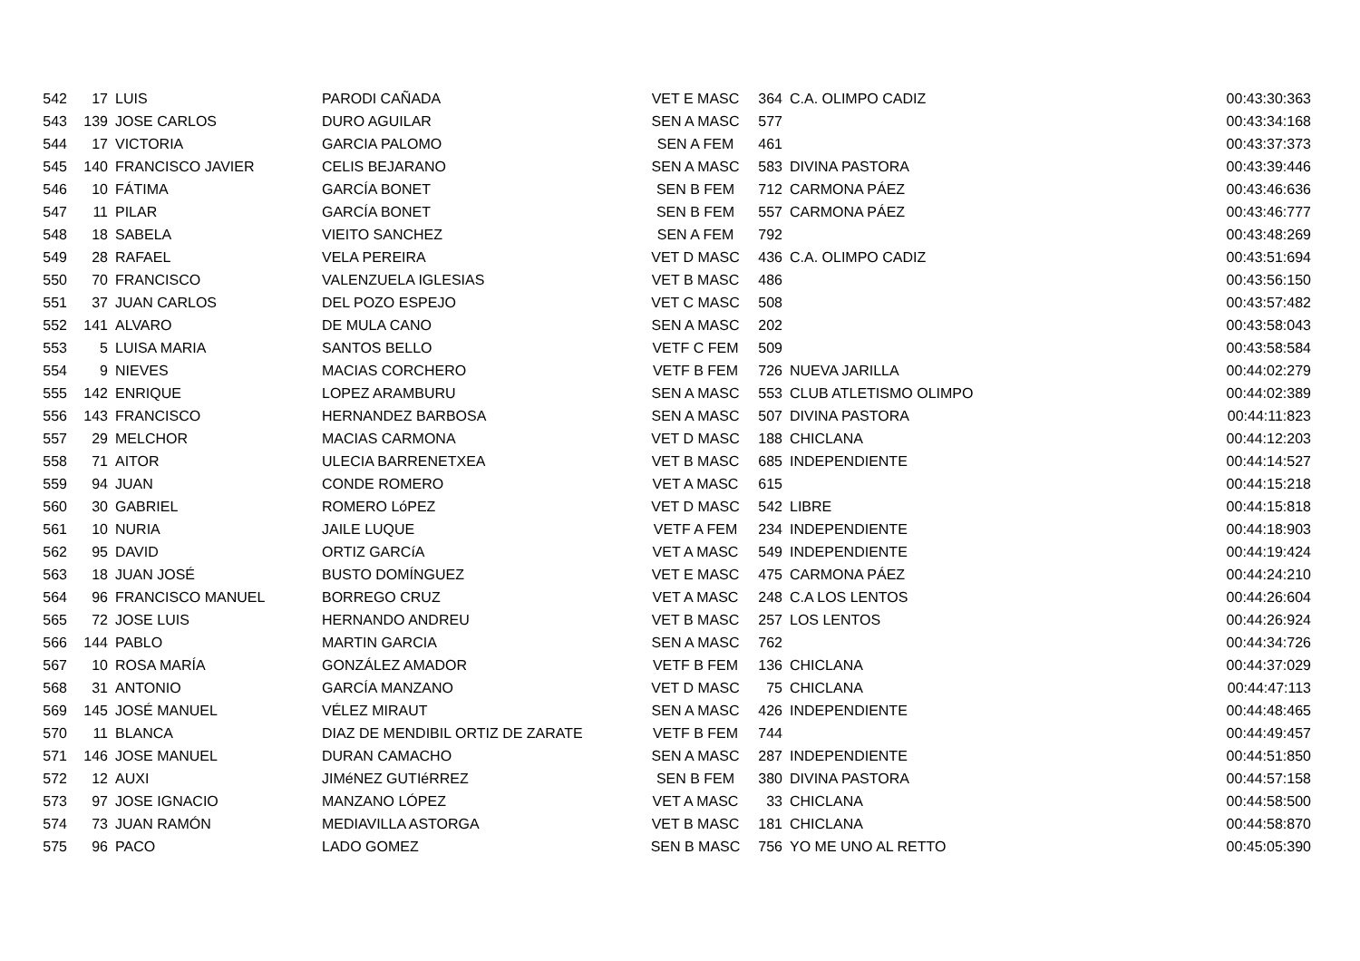| 542 | 17 | LUIS | PARODI CAÑADA | VET E MASC | 364 | C.A. OLIMPO CADIZ | 00:43:30:363 |
| 543 | 139 | JOSE CARLOS | DURO AGUILAR | SEN A MASC | 577 | | 00:43:34:168 |
| 544 | 17 | VICTORIA | GARCIA PALOMO | SEN A FEM | 461 | | 00:43:37:373 |
| 545 | 140 | FRANCISCO JAVIER | CELIS BEJARANO | SEN A MASC | 583 | DIVINA PASTORA | 00:43:39:446 |
| 546 | 10 | FÁTIMA | GARCÍA BONET | SEN B FEM | 712 | CARMONA PÁEZ | 00:43:46:636 |
| 547 | 11 | PILAR | GARCÍA BONET | SEN B FEM | 557 | CARMONA PÁEZ | 00:43:46:777 |
| 548 | 18 | SABELA | VIEITO SANCHEZ | SEN A FEM | 792 | | 00:43:48:269 |
| 549 | 28 | RAFAEL | VELA PEREIRA | VET D MASC | 436 | C.A. OLIMPO CADIZ | 00:43:51:694 |
| 550 | 70 | FRANCISCO | VALENZUELA IGLESIAS | VET B MASC | 486 | | 00:43:56:150 |
| 551 | 37 | JUAN CARLOS | DEL POZO ESPEJO | VET C MASC | 508 | | 00:43:57:482 |
| 552 | 141 | ALVARO | DE MULA CANO | SEN A MASC | 202 | | 00:43:58:043 |
| 553 | 5 | LUISA MARIA | SANTOS BELLO | VETF C FEM | 509 | | 00:43:58:584 |
| 554 | 9 | NIEVES | MACIAS CORCHERO | VETF B FEM | 726 | NUEVA JARILLA | 00:44:02:279 |
| 555 | 142 | ENRIQUE | LOPEZ ARAMBURU | SEN A MASC | 553 | CLUB ATLETISMO OLIMPO | 00:44:02:389 |
| 556 | 143 | FRANCISCO | HERNANDEZ BARBOSA | SEN A MASC | 507 | DIVINA PASTORA | 00:44:11:823 |
| 557 | 29 | MELCHOR | MACIAS CARMONA | VET D MASC | 188 | CHICLANA | 00:44:12:203 |
| 558 | 71 | AITOR | ULECIA BARRENETXEA | VET B MASC | 685 | INDEPENDIENTE | 00:44:14:527 |
| 559 | 94 | JUAN | CONDE ROMERO | VET A MASC | 615 | | 00:44:15:218 |
| 560 | 30 | GABRIEL | ROMERO LóPEZ | VET D MASC | 542 | LIBRE | 00:44:15:818 |
| 561 | 10 | NURIA | JAILE LUQUE | VETF A FEM | 234 | INDEPENDIENTE | 00:44:18:903 |
| 562 | 95 | DAVID | ORTIZ GARCíA | VET A MASC | 549 | INDEPENDIENTE | 00:44:19:424 |
| 563 | 18 | JUAN JOSÉ | BUSTO DOMÍNGUEZ | VET E MASC | 475 | CARMONA PÁEZ | 00:44:24:210 |
| 564 | 96 | FRANCISCO MANUEL | BORREGO CRUZ | VET A MASC | 248 | C.A LOS LENTOS | 00:44:26:604 |
| 565 | 72 | JOSE LUIS | HERNANDO ANDREU | VET B MASC | 257 | LOS LENTOS | 00:44:26:924 |
| 566 | 144 | PABLO | MARTIN GARCIA | SEN A MASC | 762 | | 00:44:34:726 |
| 567 | 10 | ROSA MARÍA | GONZÁLEZ AMADOR | VETF B FEM | 136 | CHICLANA | 00:44:37:029 |
| 568 | 31 | ANTONIO | GARCÍA MANZANO | VET D MASC | 75 | CHICLANA | 00:44:47:113 |
| 569 | 145 | JOSÉ MANUEL | VÉLEZ MIRAUT | SEN A MASC | 426 | INDEPENDIENTE | 00:44:48:465 |
| 570 | 11 | BLANCA | DIAZ DE MENDIBIL ORTIZ DE ZARATE | VETF B FEM | 744 | | 00:44:49:457 |
| 571 | 146 | JOSE MANUEL | DURAN CAMACHO | SEN A MASC | 287 | INDEPENDIENTE | 00:44:51:850 |
| 572 | 12 | AUXI | JIMéNEZ GUTIéRREZ | SEN B FEM | 380 | DIVINA PASTORA | 00:44:57:158 |
| 573 | 97 | JOSE IGNACIO | MANZANO LÓPEZ | VET A MASC | 33 | CHICLANA | 00:44:58:500 |
| 574 | 73 | JUAN RAMÓN | MEDIAVILLA ASTORGA | VET B MASC | 181 | CHICLANA | 00:44:58:870 |
| 575 | 96 | PACO | LADO GOMEZ | SEN B MASC | 756 | YO ME UNO AL RETTO | 00:45:05:390 |